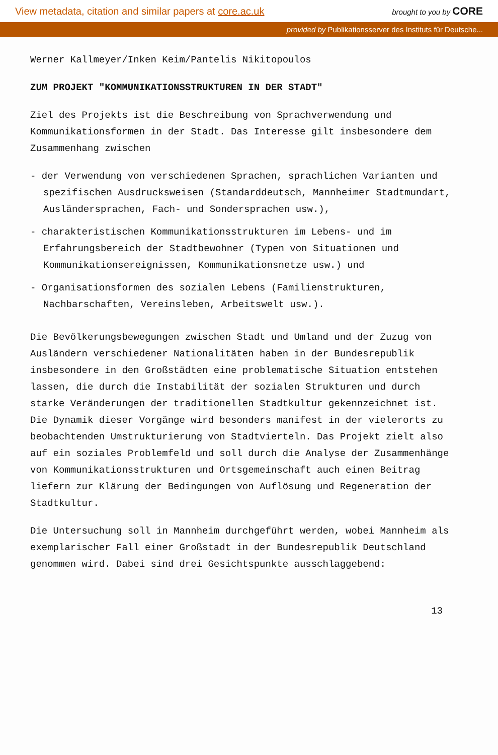View metadata, citation and similar papers at core.ac.uk brought to you by CORE
provided by Publikationsserver des Instituts für Deutsche...
Werner Kallmeyer/Inken Keim/Pantelis Nikitopoulos
ZUM PROJEKT "KOMMUNIKATIONSSTRUKTUREN IN DER STADT"
Ziel des Projekts ist die Beschreibung von Sprachverwendung und Kommunikationsformen in der Stadt. Das Interesse gilt insbesondere dem Zusammenhang zwischen
- der Verwendung von verschiedenen Sprachen, sprachlichen Varianten und spezifischen Ausdrucksweisen (Standarddeutsch, Mannheimer Stadtmundart, Ausländersprachen, Fach- und Sondersprachen usw.),
- charakteristischen Kommunikationsstrukturen im Lebens- und im Erfahrungsbereich der Stadtbewohner (Typen von Situationen und Kommunikationsereignissen, Kommunikationsnetze usw.) und
- Organisationsformen des sozialen Lebens (Familienstrukturen, Nachbarschaften, Vereinsleben, Arbeitswelt usw.).
Die Bevölkerungsbewegungen zwischen Stadt und Umland und der Zuzug von Ausländern verschiedener Nationalitäten haben in der Bundesrepublik insbesondere in den Großstädten eine problematische Situation entstehen lassen, die durch die Instabilität der sozialen Strukturen und durch starke Veränderungen der traditionellen Stadtkultur gekennzeichnet ist. Die Dynamik dieser Vorgänge wird besonders manifest in der vielerorts zu beobachtenden Umstrukturierung von Stadtvierteln. Das Projekt zielt also auf ein soziales Problemfeld und soll durch die Analyse der Zusammenhänge von Kommunikationsstrukturen und Ortsgemeinschaft auch einen Beitrag liefern zur Klärung der Bedingungen von Auflösung und Regeneration der Stadtkultur.
Die Untersuchung soll in Mannheim durchgeführt werden, wobei Mannheim als exemplarischer Fall einer Großstadt in der Bundesrepublik Deutschland genommen wird. Dabei sind drei Gesichtspunkte ausschlaggebend:
13